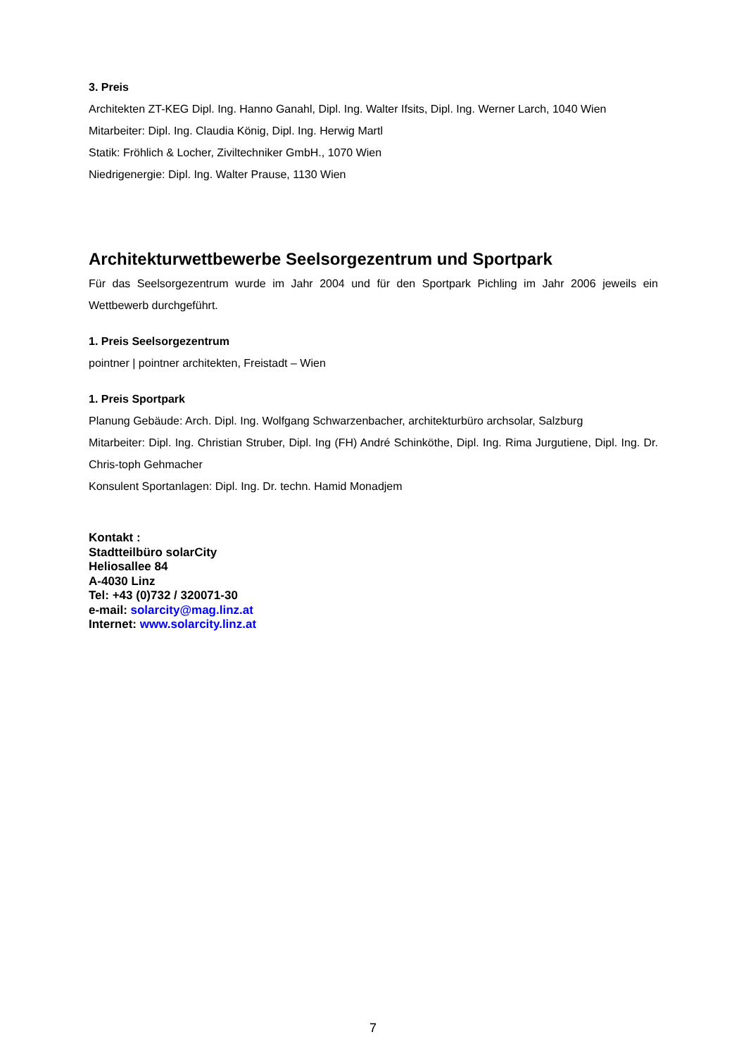3. Preis
Architekten ZT-KEG Dipl. Ing. Hanno Ganahl, Dipl. Ing. Walter Ifsits, Dipl. Ing. Werner Larch, 1040 Wien
Mitarbeiter: Dipl. Ing. Claudia König, Dipl. Ing. Herwig Martl
Statik: Fröhlich & Locher, Ziviltechniker GmbH., 1070 Wien
Niedrigenergie: Dipl. Ing. Walter Prause, 1130 Wien
Architekturwettbewerbe Seelsorgezentrum und Sportpark
Für das Seelsorgezentrum wurde im Jahr 2004 und für den Sportpark Pichling im Jahr 2006 jeweils ein Wettbewerb durchgeführt.
1. Preis Seelsorgezentrum
pointner | pointner architekten, Freistadt – Wien
1. Preis Sportpark
Planung Gebäude: Arch. Dipl. Ing. Wolfgang Schwarzenbacher, architekturbüro archsolar, Salzburg
Mitarbeiter: Dipl. Ing. Christian Struber, Dipl. Ing (FH) André Schinköthe, Dipl. Ing. Rima Jurgutiene, Dipl. Ing. Dr. Chris-toph Gehmacher
Konsulent Sportanlagen: Dipl. Ing. Dr. techn. Hamid Monadjem
Kontakt :
Stadtteilbüro solarCity
Heliosallee 84
A-4030 Linz
Tel: +43 (0)732 / 320071-30
e-mail: solarcity@mag.linz.at
Internet: www.solarcity.linz.at
7